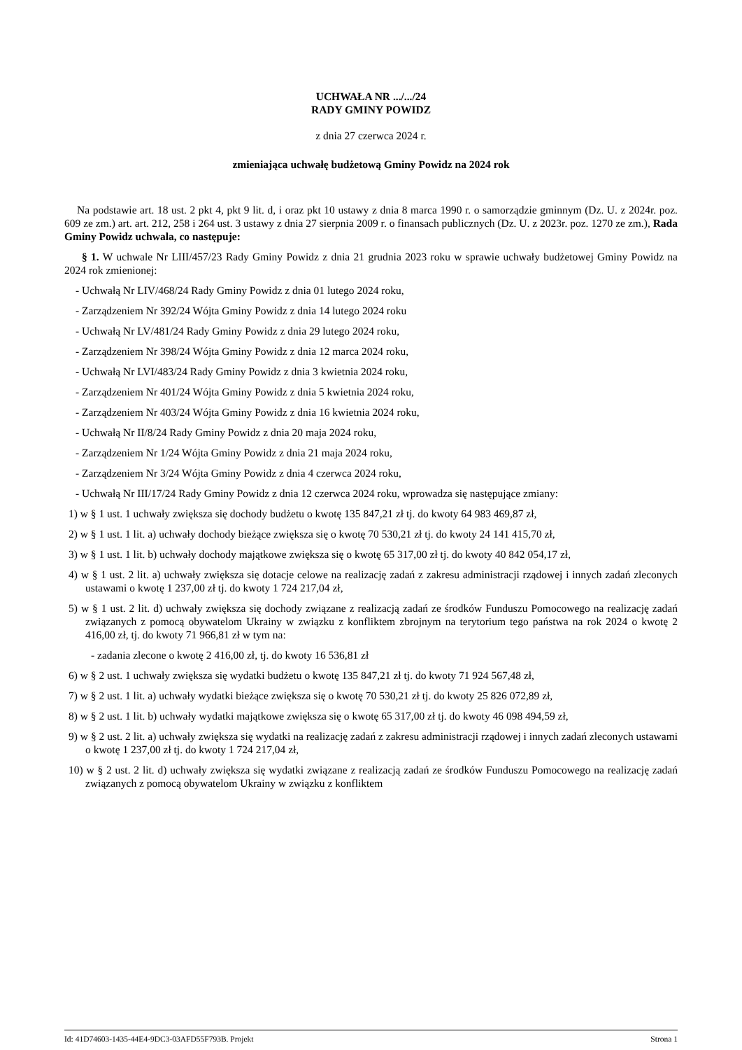UCHWAŁA NR .../.../24
RADY GMINY POWIDZ
z dnia 27 czerwca 2024 r.
zmieniająca uchwałę budżetową Gminy Powidz na 2024 rok
Na podstawie art. 18 ust. 2 pkt 4, pkt 9 lit. d, i oraz pkt 10 ustawy z dnia 8 marca 1990 r. o samorządzie gminnym (Dz. U. z 2024r. poz. 609 ze zm.) art. art. 212, 258 i 264 ust. 3 ustawy z dnia 27 sierpnia 2009 r. o finansach publicznych (Dz. U. z 2023r. poz. 1270 ze zm.), Rada Gminy Powidz uchwala, co następuje:
§ 1. W uchwale Nr LIII/457/23 Rady Gminy Powidz z dnia 21 grudnia 2023 roku w sprawie uchwały budżetowej Gminy Powidz na 2024 rok zmienionej:
- Uchwałą Nr LIV/468/24 Rady Gminy Powidz z dnia 01 lutego 2024 roku,
- Zarządzeniem Nr 392/24 Wójta Gminy Powidz z dnia 14 lutego 2024 roku
- Uchwałą Nr LV/481/24 Rady Gminy Powidz z dnia 29 lutego 2024 roku,
- Zarządzeniem Nr 398/24 Wójta Gminy Powidz z dnia 12 marca 2024 roku,
- Uchwałą Nr LVI/483/24 Rady Gminy Powidz z dnia 3 kwietnia 2024 roku,
- Zarządzeniem Nr 401/24 Wójta Gminy Powidz z dnia 5 kwietnia 2024 roku,
- Zarządzeniem Nr 403/24 Wójta Gminy Powidz z dnia 16 kwietnia 2024 roku,
- Uchwałą Nr II/8/24 Rady Gminy Powidz z dnia 20 maja 2024 roku,
- Zarządzeniem Nr 1/24 Wójta Gminy Powidz z dnia 21 maja 2024 roku,
- Zarządzeniem Nr 3/24 Wójta Gminy Powidz z dnia 4 czerwca 2024 roku,
- Uchwałą Nr III/17/24 Rady Gminy Powidz z dnia 12 czerwca 2024 roku, wprowadza się następujące zmiany:
1) w § 1 ust. 1 uchwały zwiększa się dochody budżetu o kwotę 135 847,21 zł tj. do kwoty 64 983 469,87 zł,
2) w § 1 ust. 1 lit. a) uchwały dochody bieżące zwiększa się o kwotę 70 530,21 zł tj. do kwoty 24 141 415,70 zł,
3) w § 1 ust. 1 lit. b) uchwały dochody majątkowe zwiększa się o kwotę 65 317,00 zł tj. do kwoty 40 842 054,17 zł,
4) w § 1 ust. 2 lit. a) uchwały zwiększa się dotacje celowe na realizację zadań z zakresu administracji rządowej i innych zadań zleconych ustawami o kwotę 1 237,00 zł tj. do kwoty 1 724 217,04 zł,
5) w § 1 ust. 2 lit. d) uchwały zwiększa się dochody związane z realizacją zadań ze środków Funduszu Pomocowego na realizację zadań związanych z pomocą obywatelom Ukrainy w związku z konfliktem zbrojnym na terytorium tego państwa na rok 2024 o kwotę 2 416,00 zł, tj. do kwoty 71 966,81 zł w tym na:
- zadania zlecone o kwotę 2 416,00 zł, tj. do kwoty 16 536,81 zł
6) w § 2 ust. 1 uchwały zwiększa się wydatki budżetu o kwotę 135 847,21 zł tj. do kwoty 71 924 567,48 zł,
7) w § 2 ust. 1 lit. a) uchwały wydatki bieżące zwiększa się o kwotę 70 530,21 zł tj. do kwoty 25 826 072,89 zł,
8) w § 2 ust. 1 lit. b) uchwały wydatki majątkowe zwiększa się o kwotę 65 317,00 zł tj. do kwoty 46 098 494,59 zł,
9) w § 2 ust. 2 lit. a) uchwały zwiększa się wydatki na realizację zadań z zakresu administracji rządowej i innych zadań zleconych ustawami o kwotę 1 237,00 zł tj. do kwoty 1 724 217,04 zł,
10) w § 2 ust. 2 lit. d) uchwały zwiększa się wydatki związane z realizacją zadań ze środków Funduszu Pomocowego na realizację zadań związanych z pomocą obywatelom Ukrainy w związku z konfliktem
Id: 41D74603-1435-44E4-9DC3-03AFD55F793B. Projekt Strona 1